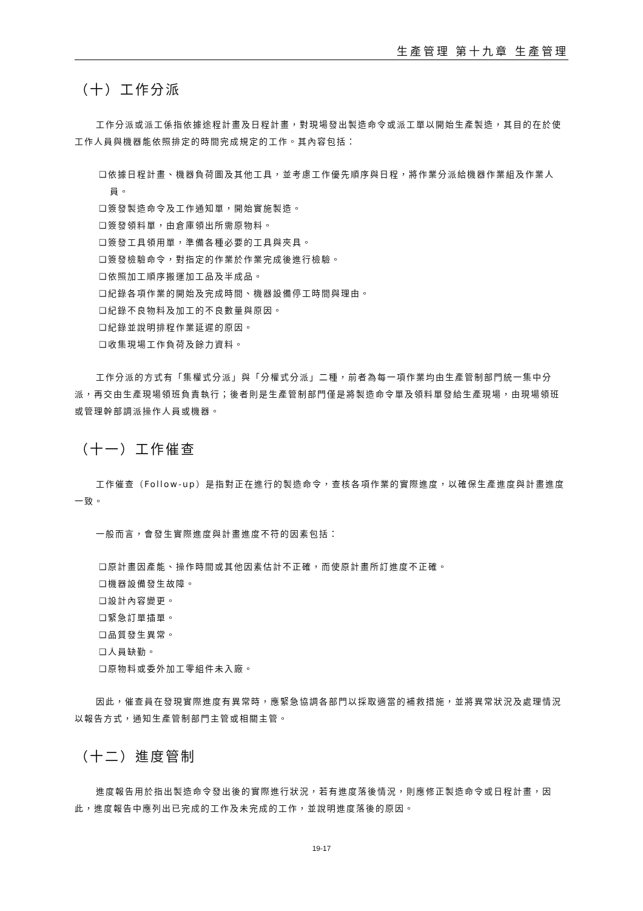生產管理 第十九章 生產管理
（十）工作分派
工作分派或派工係指依據途程計畫及日程計畫，對現場發出製造命令或派工單以開始生產製造，其目的在於使工作人員與機器能依照排定的時間完成規定的工作。其內容包括：
❑依據日程計畫、機器負荷圖及其他工具，並考慮工作優先順序與日程，將作業分派給機器作業組及作業人員。
❑簽發製造命令及工作通知單，開始實施製造。
❑簽發領料單，由倉庫領出所需原物料。
❑簽發工具領用單，準備各種必要的工具與夾具。
❑簽發檢驗命令，對指定的作業於作業完成後進行檢驗。
❑依照加工順序搬運加工品及半成品。
❑紀錄各項作業的開始及完成時間、機器設備停工時間與理由。
❑紀錄不良物料及加工的不良數量與原因。
❑紀錄並說明排程作業延遲的原因。
❑收集現場工作負荷及餘力資料。
工作分派的方式有「集權式分派」與「分權式分派」二種，前者為每一項作業均由生產管制部門統一集中分派，再交由生產現場領班負責執行；後者則是生產管制部門僅是將製造命令單及領料單發給生產現場，由現場領班或管理幹部調派操作人員或機器。
（十一）工作催查
工作催查（Follow-up）是指對正在進行的製造命令，查核各項作業的實際進度，以確保生產進度與計畫進度一致。
一般而言，會發生實際進度與計畫進度不符的因素包括：
❑原計畫因產能、操作時間或其他因素估計不正確，而使原計畫所訂進度不正確。
❑機器設備發生故障。
❑設計內容變更。
❑緊急訂單插單。
❑品質發生異常。
❑人員缺勤。
❑原物料或委外加工零組件未入廠。
因此，催查員在發現實際進度有異常時，應緊急協調各部門以採取適當的補救措施，並將異常狀況及處理情況以報告方式，通知生產管制部門主管或相關主管。
（十二）進度管制
進度報告用於指出製造命令發出後的實際進行狀況，若有進度落後情況，則應修正製造命令或日程計畫，因此，進度報告中應列出已完成的工作及未完成的工作，並說明進度落後的原因。
19-17